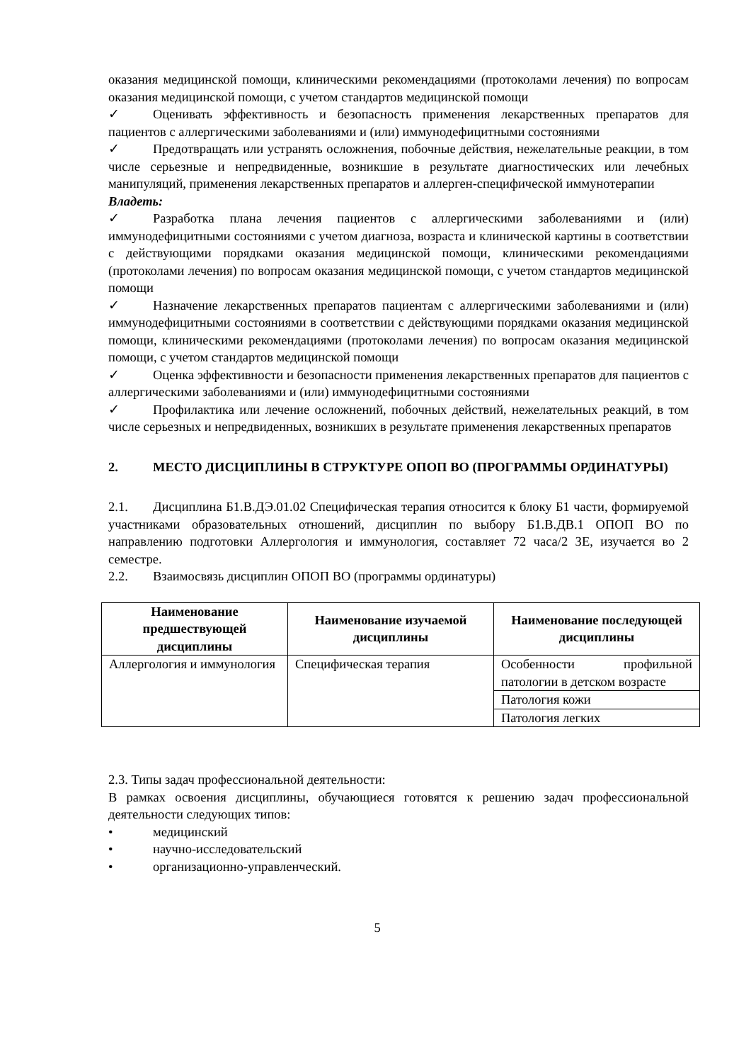оказания медицинской помощи, клиническими рекомендациями (протоколами лечения) по вопросам оказания медицинской помощи, с учетом стандартов медицинской помощи
✓ Оценивать эффективность и безопасность применения лекарственных препаратов для пациентов с аллергическими заболеваниями и (или) иммунодефицитными состояниями
✓ Предотвращать или устранять осложнения, побочные действия, нежелательные реакции, в том числе серьезные и непредвиденные, возникшие в результате диагностических или лечебных манипуляций, применения лекарственных препаратов и аллерген-специфической иммунотерапии
Владеть:
✓ Разработка плана лечения пациентов с аллергическими заболеваниями и (или) иммунодефицитными состояниями с учетом диагноза, возраста и клинической картины в соответствии с действующими порядками оказания медицинской помощи, клиническими рекомендациями (протоколами лечения) по вопросам оказания медицинской помощи, с учетом стандартов медицинской помощи
✓ Назначение лекарственных препаратов пациентам с аллергическими заболеваниями и (или) иммунодефицитными состояниями в соответствии с действующими порядками оказания медицинской помощи, клиническими рекомендациями (протоколами лечения) по вопросам оказания медицинской помощи, с учетом стандартов медицинской помощи
✓ Оценка эффективности и безопасности применения лекарственных препаратов для пациентов с аллергическими заболеваниями и (или) иммунодефицитными состояниями
✓ Профилактика или лечение осложнений, побочных действий, нежелательных реакций, в том числе серьезных и непредвиденных, возникших в результате применения лекарственных препаратов
2. МЕСТО ДИСЦИПЛИНЫ В СТРУКТУРЕ ОПОП ВО (ПРОГРАММЫ ОРДИНАТУРЫ)
2.1. Дисциплина Б1.В.ДЭ.01.02 Специфическая терапия относится к блоку Б1 части, формируемой участниками образовательных отношений, дисциплин по выбору Б1.В.ДВ.1 ОПОП ВО по направлению подготовки Аллергология и иммунология, составляет 72 часа/2 ЗЕ, изучается во 2 семестре.
2.2. Взаимосвязь дисциплин ОПОП ВО (программы ординатуры)
| Наименование предшествующей дисциплины | Наименование изучаемой дисциплины | Наименование последующей дисциплины |
| --- | --- | --- |
| Аллергология и иммунология | Специфическая терапия | Особенности профильной патологии в детском возрасте |
| | | Патология кожи |
| | | Патология легких |
2.3. Типы задач профессиональной деятельности:
В рамках освоения дисциплины, обучающиеся готовятся к решению задач профессиональной деятельности следующих типов:
• медицинский
• научно-исследовательский
• организационно-управленческий.
5